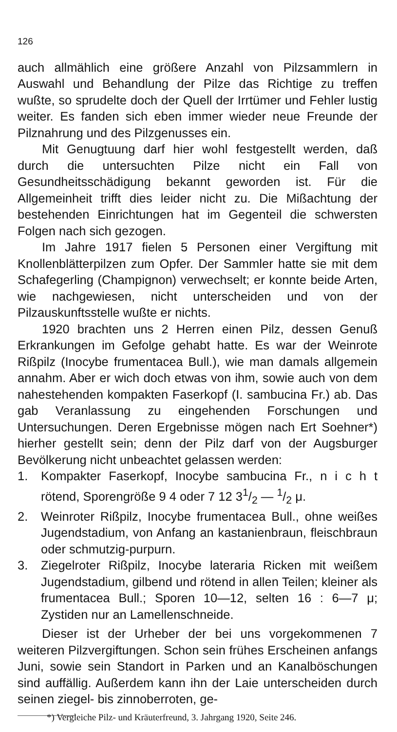126
auch allmählich eine größere Anzahl von Pilzsammlern in Auswahl und Behandlung der Pilze das Richtige zu treffen wußte, so sprudelte doch der Quell der Irrtümer und Fehler lustig weiter. Es fanden sich eben immer wieder neue Freunde der Pilznahrung und des Pilzgenusses ein.
Mit Genugtuung darf hier wohl festgestellt werden, daß durch die untersuchten Pilze nicht ein Fall von Gesundheitsschädigung bekannt geworden ist. Für die Allgemeinheit trifft dies leider nicht zu. Die Mißachtung der bestehenden Einrichtungen hat im Gegenteil die schwersten Folgen nach sich gezogen.
Im Jahre 1917 fielen 5 Personen einer Vergiftung mit Knollenblätterpilzen zum Opfer. Der Sammler hatte sie mit dem Schafegerling (Champignon) verwechselt; er konnte beide Arten, wie nachgewiesen, nicht unterscheiden und von der Pilzauskunftsstelle wußte er nichts.
1920 brachten uns 2 Herren einen Pilz, dessen Genuß Erkrankungen im Gefolge gehabt hatte. Es war der Weinrote Rißpilz (Inocybe frumentacea Bull.), wie man damals allgemein annahm. Aber er wich doch etwas von ihm, sowie auch von dem nahestehenden kompakten Faserkopf (I. sambucina Fr.) ab. Das gab Veranlassung zu eingehenden Forschungen und Untersuchungen. Deren Ergebnisse mögen nach Ert Soehner*) hierher gestellt sein; denn der Pilz darf von der Augsburger Bevölkerung nicht unbeachtet gelassen werden:
1. Kompakter Faserkopf, Inocybe sambucina Fr., n i c h t rötend, Sporengröße 9 4 oder 7 12 31/2 — 1/2 μ.
2. Weinroter Rißpilz, Inocybe frumentacea Bull., ohne weißes Jugendstadium, von Anfang an kastanienbraun, fleischbraun oder schmutzig-purpurn.
3. Ziegelroter Rißpilz, Inocybe lateraria Ricken mit weißem Jugendstadium, gilbend und rötend in allen Teilen; kleiner als frumentacea Bull.; Sporen 10—12, selten 16 : 6—7 μ; Zystiden nur an Lamellenschneide.
Dieser ist der Urheber der bei uns vorgekommenen 7 weiteren Pilzvergiftungen. Schon sein frühes Erscheinen anfangs Juni, sowie sein Standort in Parken und an Kanalböschungen sind auffällig. Außerdem kann ihn der Laie unterscheiden durch seinen ziegel- bis zinnoberroten, ge-
*) Vergleiche Pilz- und Kräuterfreund, 3. Jahrgang 1920, Seite 246.